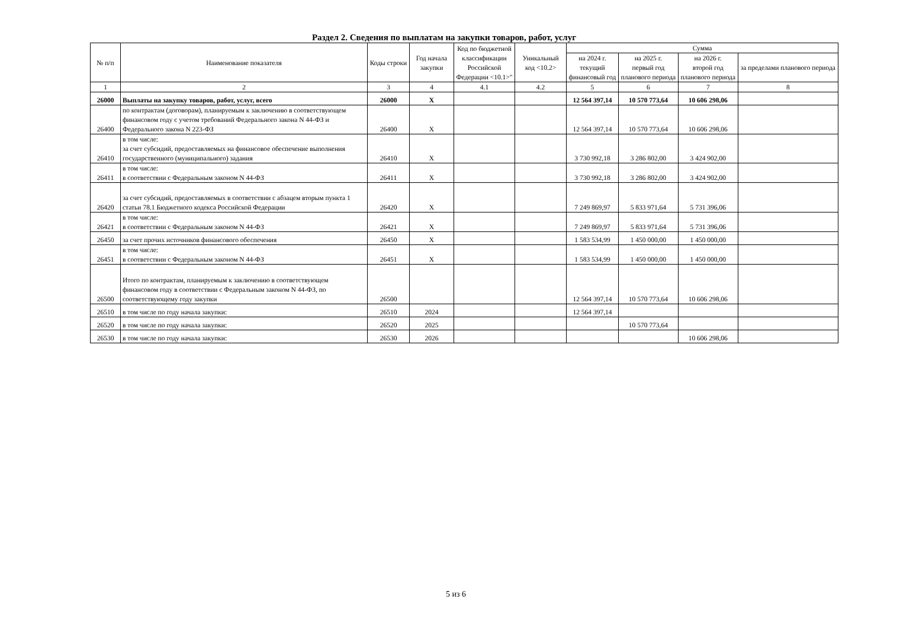Раздел 2. Сведения по выплатам на закупки товаров, работ, услуг
| № п/п | Наименование показателя | Коды строки | Год начала закупки | Код по бюджетной классификации Российской Федерации <10.1>" | Уникальный код <10.2> | Сумма | | | |
| --- | --- | --- | --- | --- | --- | --- | --- | --- | --- |
| | | | | | | на 2024 г. текущий финансовый год | на 2025 г. первый год планового периода | на 2026 г. второй год планового периода | за пределами планового периода |
| 1 | 2 | 3 | 4 | 4.1 | 4.2 | 5 | 6 | 7 | 8 |
| 26000 | Выплаты на закупку товаров, работ, услуг, всего | 26000 | X | | | 12 564 397,14 | 10 570 773,64 | 10 606 298,06 | |
| 26400 | по контрактам (договорам), планируемым к заключению в соответствующем финансовом году с учетом требований Федерального закона N 44-ФЗ и Федерального закона N 223-ФЗ | 26400 | X | | | 12 564 397,14 | 10 570 773,64 | 10 606 298,06 | |
| 26410 | в том числе: за счет субсидий, предоставляемых на финансовое обеспечение выполнения государственного (муниципального) задания | 26410 | X | | | 3 730 992,18 | 3 286 802,00 | 3 424 902,00 | |
| 26411 | в том числе: в соответствии с Федеральным законом N 44-ФЗ | 26411 | X | | | 3 730 992,18 | 3 286 802,00 | 3 424 902,00 | |
| 26420 | за счет субсидий, предоставляемых в соответствии с абзацем вторым пункта 1 статьи 78.1 Бюджетного кодекса Российской Федерации | 26420 | X | | | 7 249 869,97 | 5 833 971,64 | 5 731 396,06 | |
| 26421 | в том числе: в соответствии с Федеральным законом N 44-ФЗ | 26421 | X | | | 7 249 869,97 | 5 833 971,64 | 5 731 396,06 | |
| 26450 | за счет прочих источников финансового обеспечения | 26450 | X | | | 1 583 534,99 | 1 450 000,00 | 1 450 000,00 | |
| 26451 | в том числе: в соответствии с Федеральным законом N 44-ФЗ | 26451 | X | | | 1 583 534,99 | 1 450 000,00 | 1 450 000,00 | |
| 26500 | Итого по контрактам, планируемым к заключению в соответствующем финансовом году в соответствии с Федеральным законом N 44-ФЗ, по соответствующему году закупки | 26500 | | | | 12 564 397,14 | 10 570 773,64 | 10 606 298,06 | |
| 26510 | в том числе по году начала закупки: | 26510 | 2024 | | | 12 564 397,14 | | | |
| 26520 | в том числе по году начала закупки: | 26520 | 2025 | | | | 10 570 773,64 | | |
| 26530 | в том числе по году начала закупки: | 26530 | 2026 | | | | | 10 606 298,06 | |
5 из 6